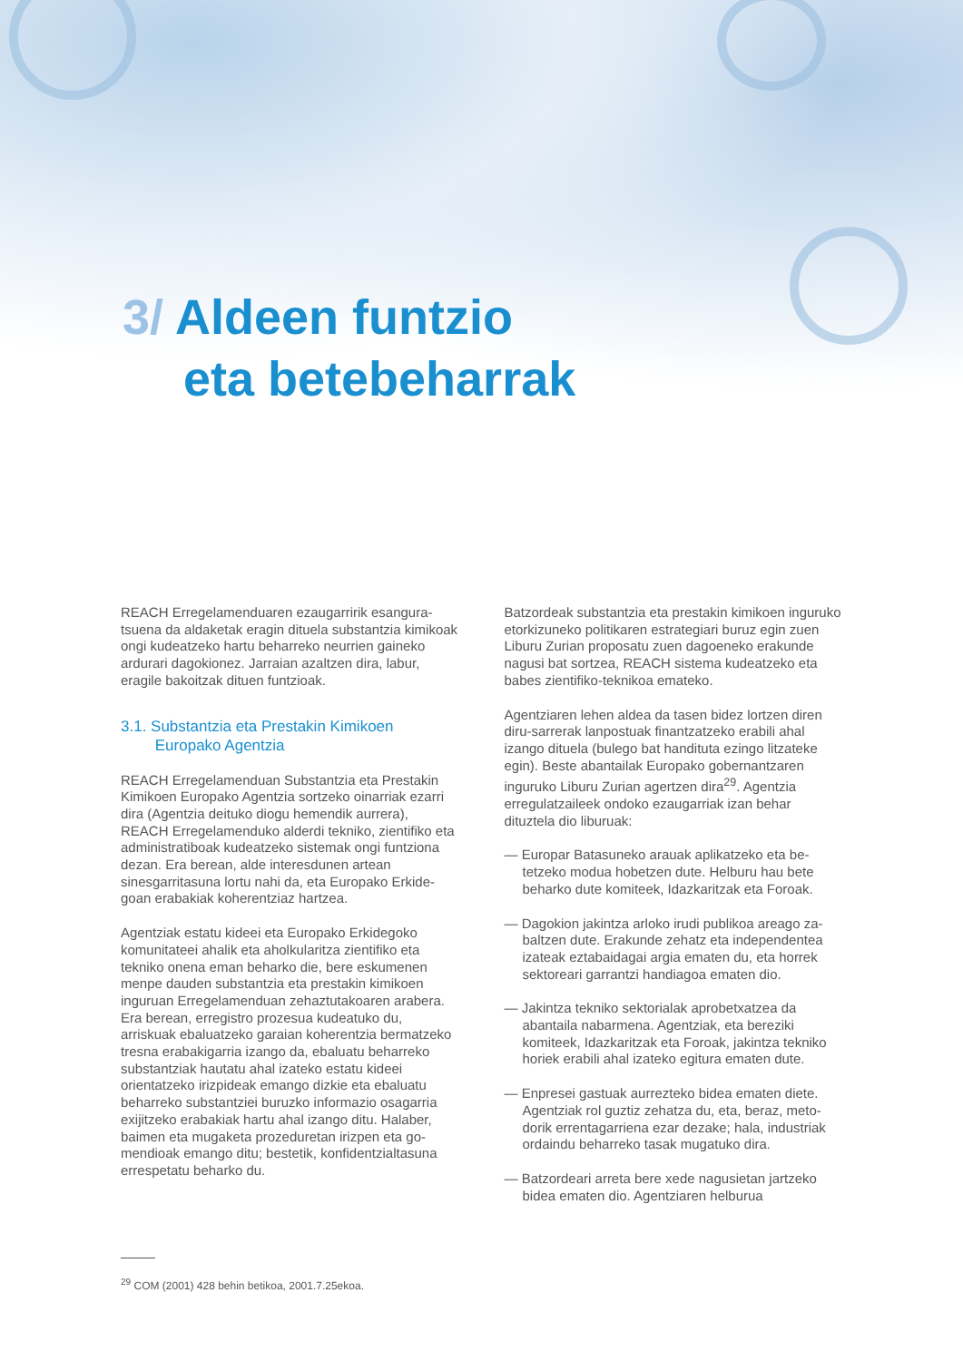3/ Aldeen funtzio
eta betebeharrak
REACH Erregelamenduaren ezaugarririk esangura­tsuena da aldaketak eragin dituela substantzia kimikoak ongi kudeatzeko hartu beharreko neurrien gaineko ardurari dagokionez. Jarraian azaltzen dira, labur, eragile bakoitzak dituen funtzioak.
3.1. Substantzia eta Prestakin Kimikoen
Europako Agentzia
REACH Erregelamenduan Substantzia eta Prestakin Kimikoen Europako Agentzia sortzeko oinarriak eza­rri dira (Agentzia deituko diogu hemendik aurrera), REACH Erregelamenduko alderdi tekniko, zientifiko eta administratiboak kudeatzeko sistemak ongi fun­tziona dezan. Era berean, alde interesdunen artean sinesgarritasuna lortu nahi da, eta Europako Erkide­goan erabakiak koherentziaz hartzea.
Agentziak estatu kideei eta Europako Erkidegoko komunitateei ahalik eta aholkularitza zientifiko eta tekniko onena eman beharko die, bere eskumenen menpe dauden substantzia eta prestakin kimikoen inguruan Erregelamenduan zehaztutakoaren arabe­ra. Era berean, erregistro prozesua kudeatuko du, arriskuak ebaluatzeko garaian koherentzia berma­tzeko tresna erabakigarria izango da, ebaluatu beha­rreko substantziak hautatu ahal izateko estatu kideei orientatzeko irizpideak emango dizkie eta ebaluatu beharreko substantziei buruzko informazio osagarria exijitzeko erabakiak hartu ahal izango ditu. Halaber, baimen eta mugaketa prozeduretan irizpen eta go­mendioak emango ditu; bestetik, konfidentzialtasuna errespetatu beharko du.
Batzordeak substantzia eta prestakin kimikoen in­guruko etorkizuneko politikaren estrategiari buruz egin zuen Liburu Zurian proposatu zuen dagoeneko erakunde nagusi bat sortzea, REACH sistema ku­deatzeko eta babes zientifiko-teknikoa emateko.
Agentziaren lehen aldea da tasen bidez lortzen diren diru-sarrerak lanpostuak finantzatzeko erabili ahal izango dituela (bulego bat handituta ezingo litzateke egin). Beste abantailak Europako gobernantzaren inguruko Liburu Zurian agertzen dira<sup>29</sup>. Agentzia erregulatzaileek ondoko ezaugarriak izan behar dituztela dio liburuak:
— Europar Batasuneko arauak aplikatzeko eta be­tetzeko modua hobetzen dute. Helburu hau bete beharko dute komiteek, Idazkaritzak eta Foroak.
— Dagokion jakintza arloko irudi publikoa areago za­baltzen dute. Erakunde zehatz eta independentea izateak eztabaidagai argia ematen du, eta horrek sektoreari garrantzi handiagoa ematen dio.
— Jakintza tekniko sektorialak aprobetxatzea da abantaila nabarmena. Agentziak, eta bereziki komiteek, Idazkaritzak eta Foroak, jakintza tekniko horiek erabili ahal izateko egitura ematen dute.
— Enpresei gastuak aurrezteko bidea ematen diete. Agentziak rol guztiz zehatza du, eta, beraz, meto­dorik errentagarriena ezar dezake; hala, indus­triak ordaindu beharreko tasak mugatuko dira.
— Batzordeari arreta bere xede nagusietan jartze­ko bidea ematen dio. Agentziaren helburua
<sup>29</sup> COM (2001) 428 behin betikoa, 2001.7.25ekoa.